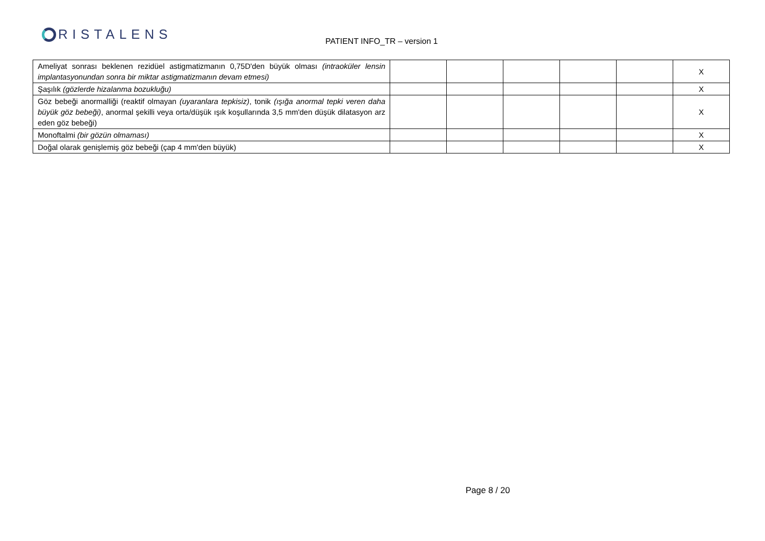RISTALENS PATIENT INFO_TR – version 1
| Ameliyat sonrası beklenen rezidüel astigmatizmanın 0,75D'den büyük olması (intraoküler lensin implantasyonundan sonra bir miktar astigmatizmanın devam etmesi) | | | | | | X |
| Şaşılık (gözlerde hizalanma bozukluğu) | | | | | | X |
| Göz bebeği anormalliği (reaktif olmayan (uyaranlara tepkisiz) , tonik (ışığa anormal tepki veren daha büyük göz bebeği) , anormal şekilli veya orta/düşük ışık koşullarında 3,5 mm'den düşük dilatasyon arz eden göz bebeği) | | | | | | X |
| Monoftalmi (bir gözün olmaması) | | | | | | X |
| Doğal olarak genişlemiş göz bebeği (çap 4 mm'den büyük) | | | | | | X |
Page 8 / 20